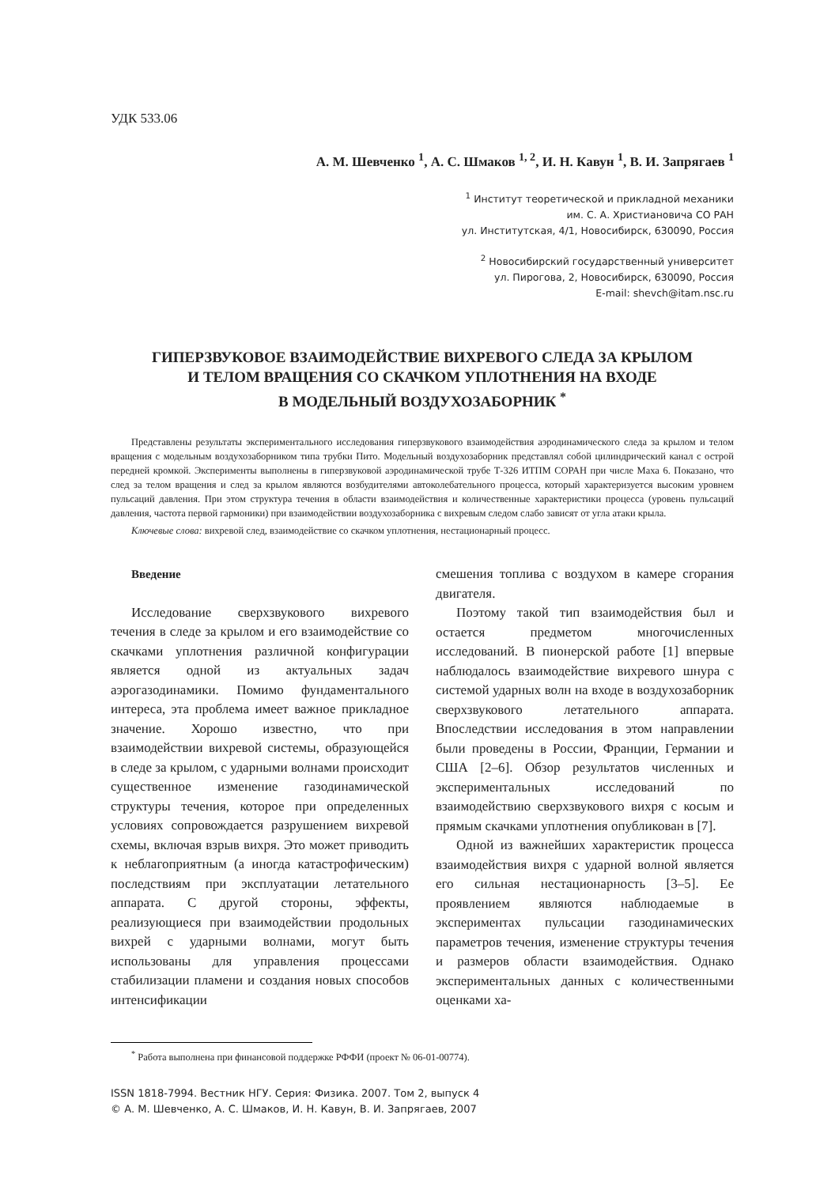УДК 533.06
А. М. Шевченко <sup>1</sup>, А. С. Шмаков <sup>1, 2</sup>, И. Н. Кавун <sup>1</sup>, В. И. Запрягаев <sup>1</sup>
<sup>1</sup> Институт теоретической и прикладной механики
им. С. А. Христиановича СО РАН
ул. Институтская, 4/1, Новосибирск, 630090, Россия
<sup>2</sup> Новосибирский государственный университет
ул. Пирогова, 2, Новосибирск, 630090, Россия
E-mail: shevch@itam.nsc.ru
ГИПЕРЗВУКОВОЕ ВЗАИМОДЕЙСТВИЕ ВИХРЕВОГО СЛЕДА ЗА КРЫЛОМ
И ТЕЛОМ ВРАЩЕНИЯ СО СКАЧКОМ УПЛОТНЕНИЯ НА ВХОДЕ
В МОДЕЛЬНЫЙ ВОЗДУХОЗАБОРНИК <sup>*</sup>
Представлены результаты экспериментального исследования гиперзвукового взаимодействия аэродинамического следа за крылом и телом вращения с модельным воздухозаборником типа трубки Пито. Модельный воздухозаборник представлял собой цилиндрический канал с острой передней кромкой. Эксперименты выполнены в гиперзвуковой аэродинамической трубе Т-326 ИТПМ СОРАН при числе Маха 6. Показано, что след за телом вращения и след за крылом являются возбудителями автоколебательного процесса, который характеризуется высоким уровнем пульсаций давления. При этом структура течения в области взаимодействия и количественные характеристики процесса (уровень пульсаций давления, частота первой гармоники) при взаимодействии воздухозаборника с вихревым следом слабо зависят от угла атаки крыла.
Ключевые слова: вихревой след, взаимодействие со скачком уплотнения, нестационарный процесс.
Введение
Исследование сверхзвукового вихревого течения в следе за крылом и его взаимодействие со скачками уплотнения различной конфигурации является одной из актуальных задач аэрогазодинамики. Помимо фундаментального интереса, эта проблема имеет важное прикладное значение. Хорошо известно, что при взаимодействии вихревой системы, образующейся в следе за крылом, с ударными волнами происходит существенное изменение газодинамической структуры течения, которое при определенных условиях сопровождается разрушением вихревой схемы, включая взрыв вихря. Это может приводить к неблагоприятным (а иногда катастрофическим) последствиям при эксплуатации летательного аппарата. С другой стороны, эффекты, реализующиеся при взаимодействии продольных вихрей с ударными волнами, могут быть использованы для управления процессами стабилизации пламени и создания новых способов интенсификации
смешения топлива с воздухом в камере сгорания двигателя.
Поэтому такой тип взаимодействия был и остается предметом многочисленных исследований. В пионерской работе [1] впервые наблюдалось взаимодействие вихревого шнура с системой ударных волн на входе в воздухозаборник сверхзвукового летательного аппарата. Впоследствии исследования в этом направлении были проведены в России, Франции, Германии и США [2–6]. Обзор результатов численных и экспериментальных исследований по взаимодействию сверхзвукового вихря с косым и прямым скачками уплотнения опубликован в [7].
Одной из важнейших характеристик процесса взаимодействия вихря с ударной волной является его сильная нестационарность [3–5]. Ее проявлением являются наблюдаемые в экспериментах пульсации газодинамических параметров течения, изменение структуры течения и размеров области взаимодействия. Однако экспериментальных данных с количественными оценками ха-
<sup>*</sup> Работа выполнена при финансовой поддержке РФФИ (проект № 06-01-00774).
ISSN 1818-7994. Вестник НГУ. Серия: Физика. 2007. Том 2, выпуск 4
© А. М. Шевченко, А. С. Шмаков, И. Н. Кавун, В. И. Запрягаев, 2007